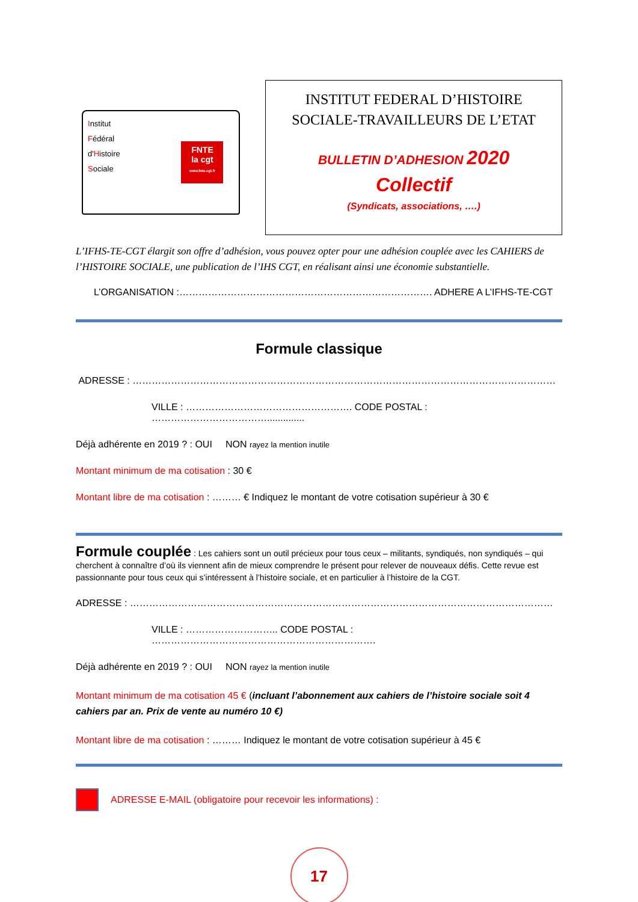Institut
Fédéral
d'Histoire
Sociale
FNTE
la cgt
www.fnte.cgt.fr
INSTITUT FEDERAL D’HISTOIRE
SOCIALE-TRAVAILLEURS DE L’ETAT
BULLETIN D’ADHESION 2020
Collectif
(Syndicats, associations, ….)
L’IFHS-TE-CGT élargit son offre d’adhésion, vous pouvez opter pour une adhésion couplée avec les CAHIERS de l’HISTOIRE SOCIALE, une publication de l’IHS CGT, en réalisant ainsi une économie substantielle.
L’ORGANISATION :……………………………………………………………………. ADHERE A L’IFHS-TE-CGT
Formule classique
ADRESSE : ……………………………………………………………………………………………………………………
VILLE : ……………………………………………. CODE POSTAL : ………………………………..............
Déjà adhérente en 2019 ? : OUI NON rayez la mention inutile
Montant minimum de ma cotisation : 30 €
Montant libre de ma cotisation : ……… € Indiquez le montant de votre cotisation supérieur à 30 €
Formule couplée : Les cahiers sont un outil précieux pour tous ceux – militants, syndiqués, non syndiqués – qui cherchent à connaître d’où ils viennent afin de mieux comprendre le présent pour relever de nouveaux défis. Cette revue est passionnante pour tous ceux qui s’intéressent à l’histoire sociale, et en particulier à l’histoire de la CGT.
ADRESSE : ……………………………………………………………………………………………………………………
VILLE : ……………………….. CODE POSTAL : …………………………………………………………….
Déjà adhérente en 2019 ? : OUI NON rayez la mention inutile
Montant minimum de ma cotisation 45 € (incluant l’abonnement aux cahiers de l’histoire sociale soit 4 cahiers par an. Prix de vente au numéro 10 €)
Montant libre de ma cotisation : ……… Indiquez le montant de votre cotisation supérieur à 45 €
ADRESSE E-MAIL (obligatoire pour recevoir les informations) :
17